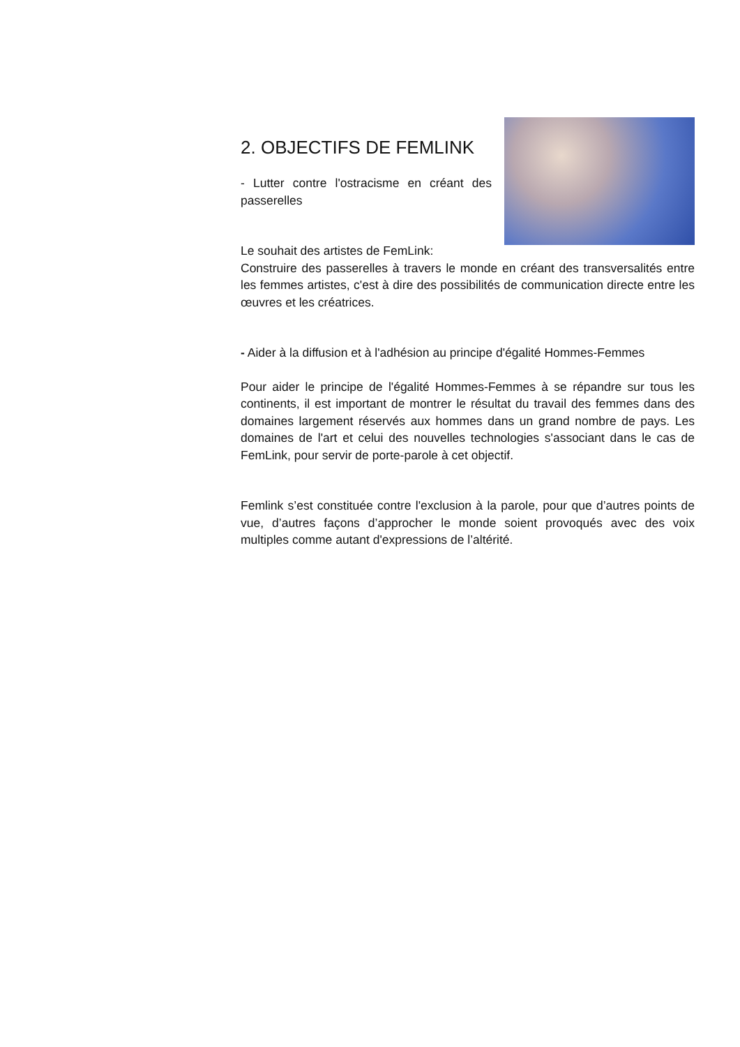2. OBJECTIFS DE FEMLINK
- Lutter contre l'ostracisme en créant des passerelles
Le souhait des artistes de FemLink:
Construire des passerelles à travers le monde en créant des transversalités entre les femmes artistes, c'est à dire des possibilités de communication directe entre les œuvres et les créatrices.
- Aider à la diffusion et à l'adhésion au principe d'égalité Hommes-Femmes
Pour aider le principe de l'égalité Hommes-Femmes à se répandre sur tous les continents, il est important de montrer le résultat du travail des femmes dans des domaines largement réservés aux hommes dans un grand nombre de pays. Les domaines de l'art et celui des nouvelles technologies s'associant dans le cas de FemLink, pour servir de porte-parole à cet objectif.
Femlink s’est constituée contre l'exclusion à la parole, pour que d’autres points de vue, d’autres façons d’approcher le monde soient provoqués avec des voix multiples comme autant d'expressions de l’altérité.